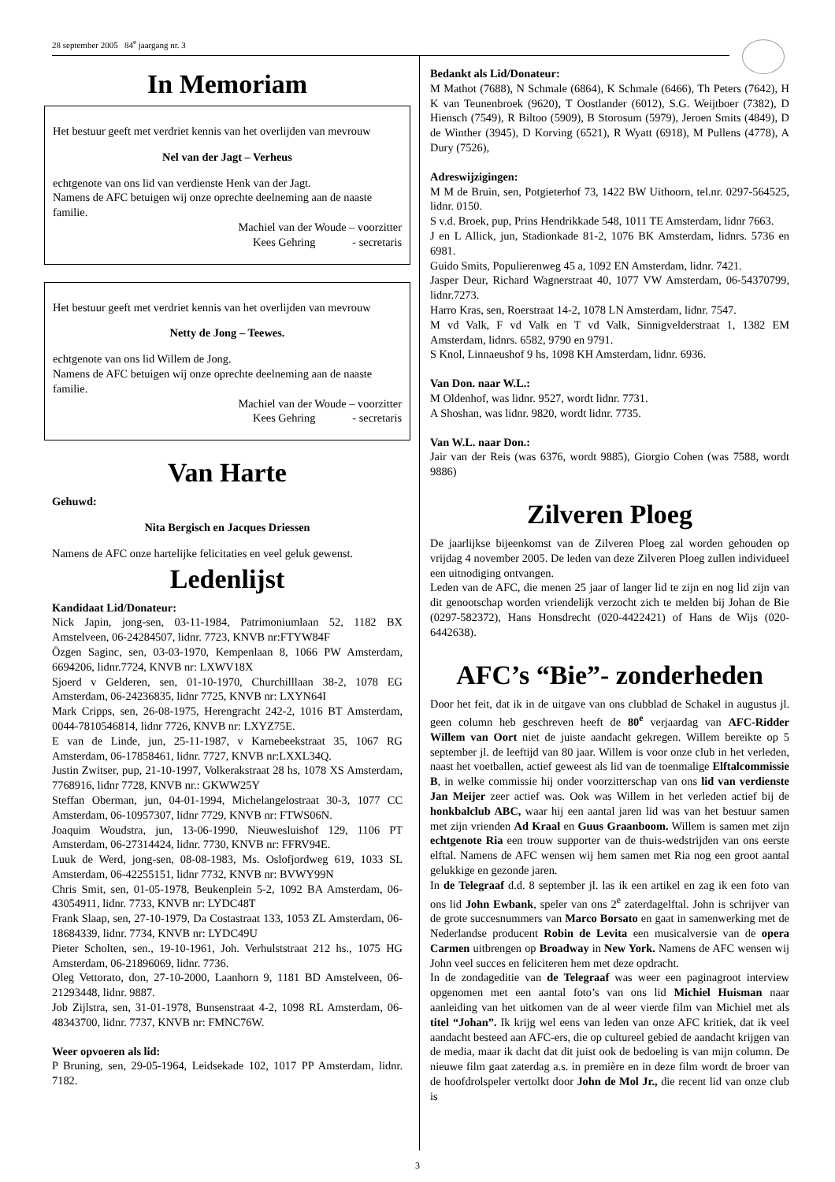28 september 2005 84<sup>e</sup> jaargang nr. 3
In Memoriam
Het bestuur geeft met verdriet kennis van het overlijden van mevrouw
Nel van der Jagt – Verheus
echtgenote van ons lid van verdienste Henk van der Jagt.
Namens de AFC betuigen wij onze oprechte deelneming aan de naaste familie.
Machiel van der Woude – voorzitter
Kees Gehring - secretaris
Het bestuur geeft met verdriet kennis van het overlijden van mevrouw
Netty de Jong – Teewes.
echtgenote van ons lid Willem de Jong.
Namens de AFC betuigen wij onze oprechte deelneming aan de naaste familie.
Machiel van der Woude – voorzitter
Kees Gehring - secretaris
Van Harte
Gehuwd:
Nita Bergisch en Jacques Driessen
Namens de AFC onze hartelijke felicitaties en veel geluk gewenst.
Ledenlijst
Kandidaat Lid/Donateur:
Nick Japin, jong-sen, 03-11-1984, Patrimoniumlaan 52, 1182 BX Amstelveen, 06-24284507, lidnr. 7723, KNVB nr:FTYW84F
Özgen Saginc, sen, 03-03-1970, Kempenlaan 8, 1066 PW Amsterdam, 6694206, lidnr.7724, KNVB nr: LXWV18X
Sjoerd v Gelderen, sen, 01-10-1970, Churchilllaan 38-2, 1078 EG Amsterdam, 06-24236835, lidnr 7725, KNVB nr: LXYN64I
Mark Cripps, sen, 26-08-1975, Herengracht 242-2, 1016 BT Amsterdam, 0044-7810546814, lidnr 7726, KNVB nr: LXYZ75E.
E van de Linde, jun, 25-11-1987, v Karnebeekstraat 35, 1067 RG Amsterdam, 06-17858461, lidnr. 7727, KNVB nr:LXXL34Q.
Justin Zwitser, pup, 21-10-1997, Volkerakstraat 28 hs, 1078 XS Amsterdam, 7768916, lidnr 7728, KNVB nr.: GKWW25Y
Steffan Oberman, jun, 04-01-1994, Michelangelostraat 30-3, 1077 CC Amsterdam, 06-10957307, lidnr 7729, KNVB nr: FTWS06N.
Joaquim Woudstra, jun, 13-06-1990, Nieuwesluishof 129, 1106 PT Amsterdam, 06-27314424, lidnr. 7730, KNVB nr: FFRV94E.
Luuk de Werd, jong-sen, 08-08-1983, Ms. Oslofjordweg 619, 1033 SL Amsterdam, 06-42255151, lidnr 7732, KNVB nr: BVWY99N
Chris Smit, sen, 01-05-1978, Beukenplein 5-2, 1092 BA Amsterdam, 06-43054911, lidnr. 7733, KNVB nr: LYDC48T
Frank Slaap, sen, 27-10-1979, Da Costastraat 133, 1053 ZL Amsterdam, 06-18684339, lidnr. 7734, KNVB nr: LYDC49U
Pieter Scholten, sen., 19-10-1961, Joh. Verhulststraat 212 hs., 1075 HG Amsterdam, 06-21896069, lidnr. 7736.
Oleg Vettorato, don, 27-10-2000, Laanhorn 9, 1181 BD Amstelveen, 06-21293448, lidnr. 9887.
Job Zijlstra, sen, 31-01-1978, Bunsenstraat 4-2, 1098 RL Amsterdam, 06-48343700, lidnr. 7737, KNVB nr: FMNC76W.
Weer opvoeren als lid:
P Bruning, sen, 29-05-1964, Leidsekade 102, 1017 PP Amsterdam, lidnr. 7182.
Bedankt als Lid/Donateur:
M Mathot (7688), N Schmale (6864), K Schmale (6466), Th Peters (7642), H K van Teunenbroek (9620), T Oostlander (6012), S.G. Weijtboer (7382), D Hiensch (7549), R Biltoo (5909), B Storosum (5979), Jeroen Smits (4849), D de Winther (3945), D Korving (6521), R Wyatt (6918), M Pullens (4778), A Dury (7526),
Adreswijzigingen:
M M de Bruin, sen, Potgieterhof 73, 1422 BW Uithoorn, tel.nr. 0297-564525, lidnr. 0150.
S v.d. Broek, pup, Prins Hendrikkade 548, 1011 TE Amsterdam, lidnr 7663.
J en L Allick, jun, Stadionkade 81-2, 1076 BK Amsterdam, lidnrs. 5736 en 6981.
Guido Smits, Populierenweg 45 a, 1092 EN Amsterdam, lidnr. 7421.
Jasper Deur, Richard Wagnerstraat 40, 1077 VW Amsterdam, 06-54370799, lidnr.7273.
Harro Kras, sen, Roerstraat 14-2, 1078 LN Amsterdam, lidnr. 7547.
M vd Valk, F vd Valk en T vd Valk, Sinnigvelderstraat 1, 1382 EM Amsterdam, lidnrs. 6582, 9790 en 9791.
S Knol, Linnaeushof 9 hs, 1098 KH Amsterdam, lidnr. 6936.
Van Don. naar W.L.:
M Oldenhof, was lidnr. 9527, wordt lidnr. 7731.
A Shoshan, was lidnr. 9820, wordt lidnr. 7735.
Van W.L. naar Don.:
Jair van der Reis (was 6376, wordt 9885), Giorgio Cohen (was 7588, wordt 9886)
Zilveren Ploeg
De jaarlijkse bijeenkomst van de Zilveren Ploeg zal worden gehouden op vrijdag 4 november 2005. De leden van deze Zilveren Ploeg zullen individueel een uitnodiging ontvangen.
Leden van de AFC, die menen 25 jaar of langer lid te zijn en nog lid zijn van dit genootschap worden vriendelijk verzocht zich te melden bij Johan de Bie (0297-582372), Hans Honsdrecht (020-4422421) of Hans de Wijs (020-6442638).
AFC’s “Bie”- zonderheden
Door het feit, dat ik in de uitgave van ons clubblad de Schakel in augustus jl. geen column heb geschreven heeft de 80<sup>e</sup> verjaardag van AFC-Ridder Willem van Oort niet de juiste aandacht gekregen. Willem bereikte op 5 september jl. de leeftijd van 80 jaar. Willem is voor onze club in het verleden, naast het voetballen, actief geweest als lid van de toenmalige Elftalcommissie B, in welke commissie hij onder voorzitterschap van ons lid van verdienste Jan Meijer zeer actief was. Ook was Willem in het verleden actief bij de honkbalclub ABC, waar hij een aantal jaren lid was van het bestuur samen met zijn vrienden Ad Kraal en Guus Graanboom. Willem is samen met zijn echtgenote Ria een trouw supporter van de thuis-wedstrijden van ons eerste elftal. Namens de AFC wensen wij hem samen met Ria nog een groot aantal gelukkige en gezonde jaren.
In de Telegraaf d.d. 8 september jl. las ik een artikel en zag ik een foto van ons lid John Ewbank, speler van ons 2<sup>e</sup> zaterdagelftal. John is schrijver van de grote succesnummers van Marco Borsato en gaat in samenwerking met de Nederlandse producent Robin de Levita een musicalversie van de opera Carmen uitbrengen op Broadway in New York. Namens de AFC wensen wij John veel succes en feliciteren hem met deze opdracht.
In de zondageditie van de Telegraaf was weer een paginagroot interview opgenomen met een aantal foto’s van ons lid Michiel Huisman naar aanleiding van het uitkomen van de al weer vierde film van Michiel met als titel “Johan”. Ik krijg wel eens van leden van onze AFC kritiek, dat ik veel aandacht besteed aan AFC-ers, die op cultureel gebied de aandacht krijgen van de media, maar ik dacht dat dit juist ook de bedoeling is van mijn column. De nieuwe film gaat zaterdag a.s. in première en in deze film wordt de broer van de hoofdrolspeler vertolkt door John de Mol Jr., die recent lid van onze club is
3